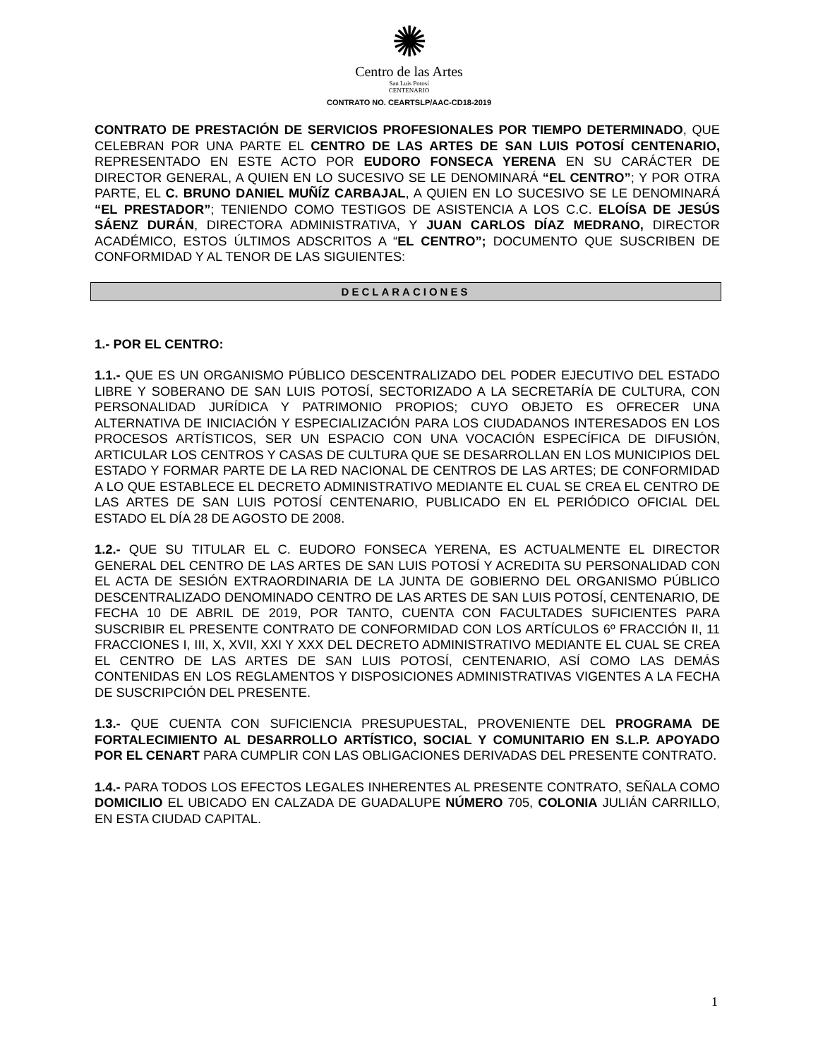✺
Centro de las Artes
San Luis Potosí
CENTENARIO
CONTRATO NO. CEARTSLP/AAC-CD18-2019
CONTRATO DE PRESTACIÓN DE SERVICIOS PROFESIONALES POR TIEMPO DETERMINADO, QUE CELEBRAN POR UNA PARTE EL CENTRO DE LAS ARTES DE SAN LUIS POTOSÍ CENTENARIO, REPRESENTADO EN ESTE ACTO POR EUDORO FONSECA YERENA EN SU CARÁCTER DE DIRECTOR GENERAL, A QUIEN EN LO SUCESIVO SE LE DENOMINARÁ “EL CENTRO”; Y POR OTRA PARTE, EL C. BRUNO DANIEL MUÑÍZ CARBAJAL, A QUIEN EN LO SUCESIVO SE LE DENOMINARÁ “EL PRESTADOR”; TENIENDO COMO TESTIGOS DE ASISTENCIA A LOS C.C. ELOÍSA DE JESÚS SÁENZ DURÁN, DIRECTORA ADMINISTRATIVA, Y JUAN CARLOS DÍAZ MEDRANO, DIRECTOR ACADÉMICO, ESTOS ÚLTIMOS ADSCRITOS A “EL CENTRO”; DOCUMENTO QUE SUSCRIBEN DE CONFORMIDAD Y AL TENOR DE LAS SIGUIENTES:
DECLARACIONES
1.- POR EL CENTRO:
1.1.- QUE ES UN ORGANISMO PÚBLICO DESCENTRALIZADO DEL PODER EJECUTIVO DEL ESTADO LIBRE Y SOBERANO DE SAN LUIS POTOSÍ, SECTORIZADO A LA SECRETARÍA DE CULTURA, CON PERSONALIDAD JURÍDICA Y PATRIMONIO PROPIOS; CUYO OBJETO ES OFRECER UNA ALTERNATIVA DE INICIACIÓN Y ESPECIALIZACIÓN PARA LOS CIUDADANOS INTERESADOS EN LOS PROCESOS ARTÍSTICOS, SER UN ESPACIO CON UNA VOCACIÓN ESPECÍFICA DE DIFUSIÓN, ARTICULAR LOS CENTROS Y CASAS DE CULTURA QUE SE DESARROLLAN EN LOS MUNICIPIOS DEL ESTADO Y FORMAR PARTE DE LA RED NACIONAL DE CENTROS DE LAS ARTES; DE CONFORMIDAD A LO QUE ESTABLECE EL DECRETO ADMINISTRATIVO MEDIANTE EL CUAL SE CREA EL CENTRO DE LAS ARTES DE SAN LUIS POTOSÍ CENTENARIO, PUBLICADO EN EL PERIÓDICO OFICIAL DEL ESTADO EL DÍA 28 DE AGOSTO DE 2008.
1.2.- QUE SU TITULAR EL C. EUDORO FONSECA YERENA, ES ACTUALMENTE EL DIRECTOR GENERAL DEL CENTRO DE LAS ARTES DE SAN LUIS POTOSÍ Y ACREDITA SU PERSONALIDAD CON EL ACTA DE SESIÓN EXTRAORDINARIA DE LA JUNTA DE GOBIERNO DEL ORGANISMO PÚBLICO DESCENTRALIZADO DENOMINADO CENTRO DE LAS ARTES DE SAN LUIS POTOSÍ, CENTENARIO, DE FECHA 10 DE ABRIL DE 2019, POR TANTO, CUENTA CON FACULTADES SUFICIENTES PARA SUSCRIBIR EL PRESENTE CONTRATO DE CONFORMIDAD CON LOS ARTÍCULOS 6º FRACCIÓN II, 11 FRACCIONES I, III, X, XVII, XXI Y XXX DEL DECRETO ADMINISTRATIVO MEDIANTE EL CUAL SE CREA EL CENTRO DE LAS ARTES DE SAN LUIS POTOSÍ, CENTENARIO, ASÍ COMO LAS DEMÁS CONTENIDAS EN LOS REGLAMENTOS Y DISPOSICIONES ADMINISTRATIVAS VIGENTES A LA FECHA DE SUSCRIPCIÓN DEL PRESENTE.
1.3.- QUE CUENTA CON SUFICIENCIA PRESUPUESTAL, PROVENIENTE DEL PROGRAMA DE FORTALECIMIENTO AL DESARROLLO ARTÍSTICO, SOCIAL Y COMUNITARIO EN S.L.P. APOYADO POR EL CENART PARA CUMPLIR CON LAS OBLIGACIONES DERIVADAS DEL PRESENTE CONTRATO.
1.4.- PARA TODOS LOS EFECTOS LEGALES INHERENTES AL PRESENTE CONTRATO, SEÑALA COMO DOMICILIO EL UBICADO EN CALZADA DE GUADALUPE NÚMERO 705, COLONIA JULIÁN CARRILLO, EN ESTA CIUDAD CAPITAL.
1